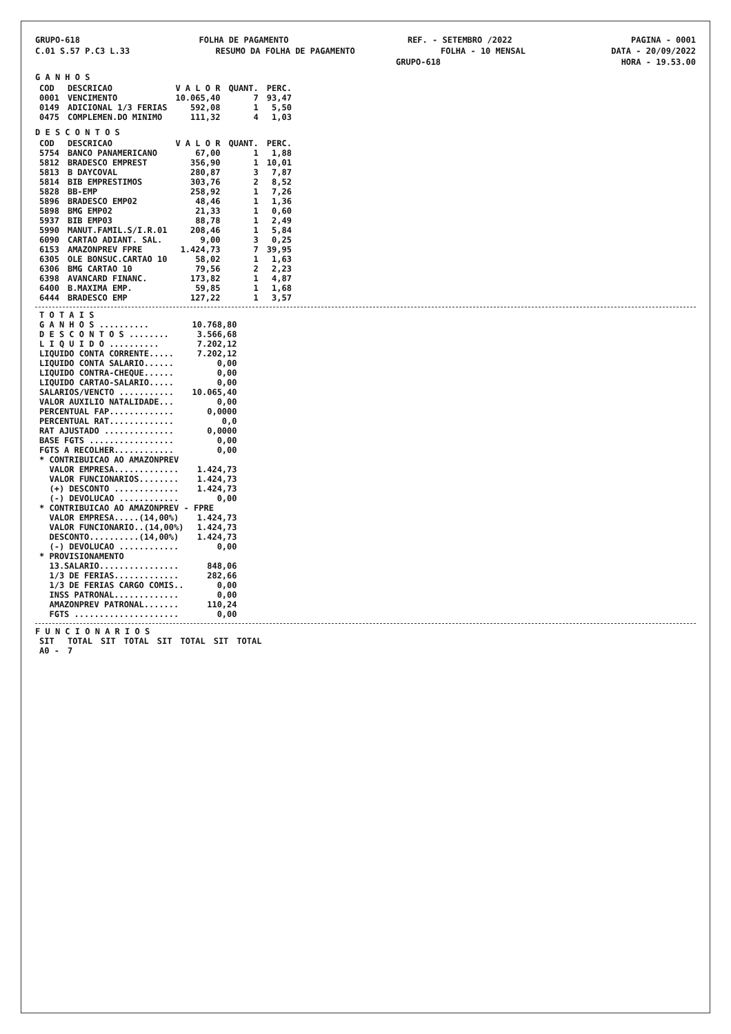GRUPO-618 FOLHA DE PAGAMENTO REF. - SETEMBRO /2022 PAGINA - 0001
C.01 S.57 P.C3 L.33 RESUMO DA FOLHA DE PAGAMENTO FOLHA - 10 MENSAL DATA - 20/09/2022
GRUPO-618 HORA - 19.53.00
G A N H O S
| COD | DESCRICAO | V A L O R | QUANT. | PERC. |
| --- | --- | --- | --- | --- |
| 0001 | VENCIMENTO | 10.065,40 | 7 | 93,47 |
| 0149 | ADICIONAL 1/3 FERIAS | 592,08 | 1 | 5,50 |
| 0475 | COMPLEMEN.DO MINIMO | 111,32 | 4 | 1,03 |
D E S C O N T O S
| COD | DESCRICAO | V A L O R | QUANT. | PERC. |
| --- | --- | --- | --- | --- |
| 5754 | BANCO PANAMERICANO | 67,00 | 1 | 1,88 |
| 5812 | BRADESCO EMPREST | 356,90 | 1 | 10,01 |
| 5813 | B DAYCOVAL | 280,87 | 3 | 7,87 |
| 5814 | BIB EMPRESTIMOS | 303,76 | 2 | 8,52 |
| 5828 | BB-EMP | 258,92 | 1 | 7,26 |
| 5896 | BRADESCO EMP02 | 48,46 | 1 | 1,36 |
| 5898 | BMG EMP02 | 21,33 | 1 | 0,60 |
| 5937 | BIB EMP03 | 88,78 | 1 | 2,49 |
| 5990 | MANUT.FAMIL.S/I.R.01 | 208,46 | 1 | 5,84 |
| 6090 | CARTAO ADIANT. SAL. | 9,00 | 3 | 0,25 |
| 6153 | AMAZONPREV FPRE | 1.424,73 | 7 | 39,95 |
| 6305 | OLE BONSUC.CARTAO 10 | 58,02 | 1 | 1,63 |
| 6306 | BMG CARTAO 10 | 79,56 | 2 | 2,23 |
| 6398 | AVANCARD FINANC. | 173,82 | 1 | 4,87 |
| 6400 | B.MAXIMA EMP. | 59,85 | 1 | 1,68 |
| 6444 | BRADESCO EMP | 127,22 | 1 | 3,57 |
| T O T A I S | |
| G A N H O S .......... | 10.768,80 |
| D E S C O N T O S ........ | 3.566,68 |
| L I Q U I D O .......... | 7.202,12 |
| LIQUIDO CONTA CORRENTE..... | 7.202,12 |
| LIQUIDO CONTA SALARIO...... | 0,00 |
| LIQUIDO CONTRA-CHEQUE...... | 0,00 |
| LIQUIDO CARTAO-SALARIO..... | 0,00 |
| SALARIOS/VENCTO ........... | 10.065,40 |
| VALOR AUXILIO NATALIDADE... | 0,00 |
| PERCENTUAL FAP............. | 0,0000 |
| PERCENTUAL RAT............. | 0,0 |
| RAT AJUSTADO .............. | 0,0000 |
| BASE FGTS ................. | 0,00 |
| FGTS A RECOLHER............ | 0,00 |
| * CONTRIBUICAO AO AMAZONPREV | |
| VALOR EMPRESA............. | 1.424,73 |
| VALOR FUNCIONARIOS........ | 1.424,73 |
| (+) DESCONTO ............. | 1.424,73 |
| (-) DEVOLUCAO ............ | 0,00 |
| * CONTRIBUICAO AO AMAZONPREV - FPRE | |
| VALOR EMPRESA.....(14,00%) | 1.424,73 |
| VALOR FUNCIONARIO..(14,00%) | 1.424,73 |
| DESCONTO..........(14,00%) | 1.424,73 |
| (-) DEVOLUCAO ............ | 0,00 |
| * PROVISIONAMENTO | |
| 13.SALARIO................ | 848,06 |
| 1/3 DE FERIAS............. | 282,66 |
| 1/3 DE FERIAS CARGO COMIS.. | 0,00 |
| INSS PATRONAL............. | 0,00 |
| AMAZONPREV PATRONAL....... | 110,24 |
| FGTS ..................... | 0,00 |
F U N C I O N A R I O S
| SIT | TOTAL | SIT | TOTAL | SIT | TOTAL | SIT | TOTAL |
| --- | --- | --- | --- | --- | --- | --- | --- |
| A0 - | 7 | | | | | | |